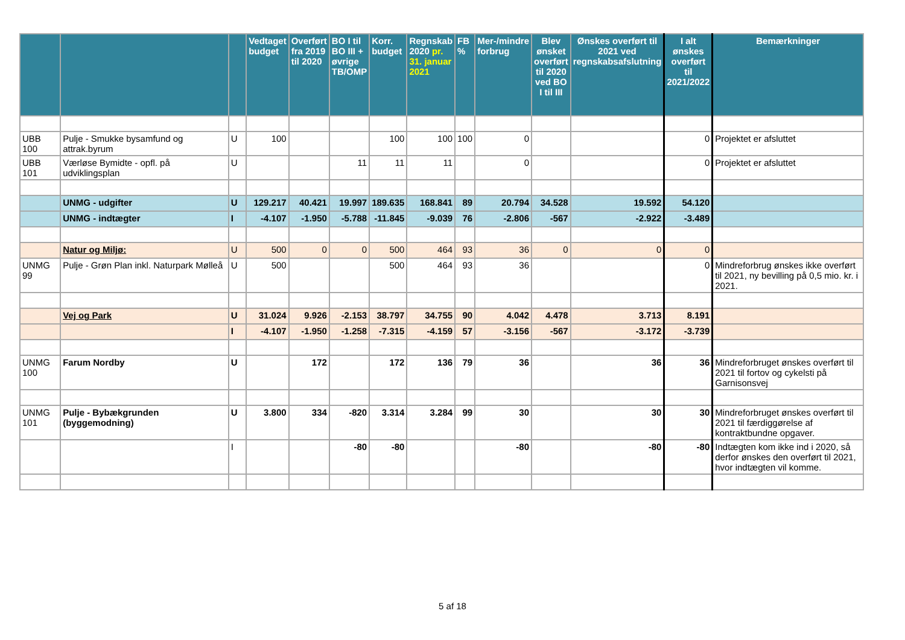| | | | Vedtaget budget | Overført fra 2019 til 2020 | BO I til BO III + øvrige TB/OMP | Korr. budget | Regnskab 2020 pr. 31. januar 2021 | FB % | Mer-/mindre forbrug | Blev ønsket overført til 2020 ved BO I til III | Ønskes overført til 2021 ved regnskabsafslutning | I alt ønskes overført til 2021/2022 | Bemærkninger |
| --- | --- | --- | --- | --- | --- | --- | --- | --- | --- | --- | --- | --- | --- |
| UBB 100 | Pulje - Smukke bysamfund og attrak.byrum | U | 100 | | | 100 | 100 | 100 | 0 | | | 0 | Projektet er afsluttet |
| UBB 101 | Værløse Bymidte - opfl. på udviklingsplan | U | | | 11 | 11 | 11 | | 0 | | | 0 | Projektet er afsluttet |
| | UNMG - udgifter | U | 129.217 | 40.421 | 19.997 | 189.635 | 168.841 | 89 | 20.794 | 34.528 | 19.592 | 54.120 | |
| | UNMG - indtægter | I | -4.107 | -1.950 | -5.788 | -11.845 | -9.039 | 76 | -2.806 | -567 | -2.922 | -3.489 | |
| | Natur og Miljø: | U | 500 | 0 | 0 | 500 | 464 | 93 | 36 | 0 | 0 | 0 | |
| UNMG 99 | Pulje - Grøn Plan inkl. Naturpark Mølleå | U | 500 | | | 500 | 464 | 93 | 36 | | | 0 | Mindreforbrug ønskes ikke overført til 2021, ny bevilling på 0,5 mio. kr. i 2021. |
| | Vej og Park | U | 31.024 | 9.926 | -2.153 | 38.797 | 34.755 | 90 | 4.042 | 4.478 | 3.713 | 8.191 | |
| | | I | -4.107 | -1.950 | -1.258 | -7.315 | -4.159 | 57 | -3.156 | -567 | -3.172 | -3.739 | |
| UNMG 100 | Farum Nordby | U | | 172 | | 172 | 136 | 79 | 36 | | 36 | 36 | Mindreforbruget ønskes overført til 2021 til fortov og cykelsti på Garnisonsvej |
| UNMG 101 | Pulje - Bybækgrunden (byggemodning) | U | 3.800 | 334 | -820 | 3.314 | 3.284 | 99 | 30 | | 30 | 30 | Mindreforbruget ønskes overført til 2021 til færdiggørelse af kontraktbundne opgaver. |
| | | I | | | -80 | -80 | | | -80 | | -80 | -80 | Indtægten kom ikke ind i 2020, så derfor ønskes den overført til 2021, hvor indtægten vil komme. |
5 af 18